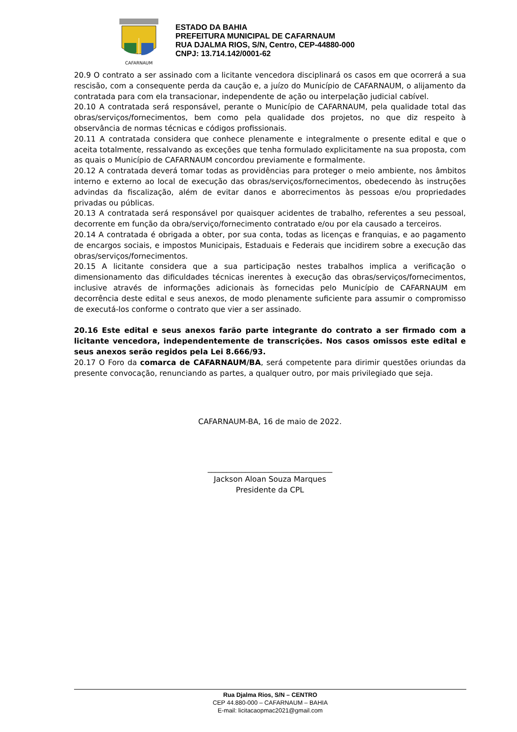CAFARNAUM
ESTADO DA BAHIA
PREFEITURA MUNICIPAL DE CAFARNAUM
RUA DJALMA RIOS, S/N, Centro, CEP-44880-000
CNPJ: 13.714.142/0001-62
20.9 O contrato a ser assinado com a licitante vencedora disciplinará os casos em que ocorrerá a sua rescisão, com a consequente perda da caução e, a juízo do Município de CAFARNAUM, o alijamento da contratada para com ela transacionar, independente de ação ou interpelação judicial cabível.
20.10 A contratada será responsável, perante o Município de CAFARNAUM, pela qualidade total das obras/serviços/fornecimentos, bem como pela qualidade dos projetos, no que diz respeito à observância de normas técnicas e códigos profissionais.
20.11 A contratada considera que conhece plenamente e integralmente o presente edital e que o aceita totalmente, ressalvando as exceções que tenha formulado explicitamente na sua proposta, com as quais o Município de CAFARNAUM concordou previamente e formalmente.
20.12 A contratada deverá tomar todas as providências para proteger o meio ambiente, nos âmbitos interno e externo ao local de execução das obras/serviços/fornecimentos, obedecendo às instruções advindas da fiscalização, além de evitar danos e aborrecimentos às pessoas e/ou propriedades privadas ou públicas.
20.13 A contratada será responsável por quaisquer acidentes de trabalho, referentes a seu pessoal, decorrente em função da obra/serviço/fornecimento contratado e/ou por ela causado a terceiros.
20.14 A contratada é obrigada a obter, por sua conta, todas as licenças e franquias, e ao pagamento de encargos sociais, e impostos Municipais, Estaduais e Federais que incidirem sobre a execução das obras/serviços/fornecimentos.
20.15 A licitante considera que a sua participação nestes trabalhos implica a verificação o dimensionamento das dificuldades técnicas inerentes à execução das obras/serviços/fornecimentos, inclusive através de informações adicionais às fornecidas pelo Município de CAFARNAUM em decorrência deste edital e seus anexos, de modo plenamente suficiente para assumir o compromisso de executá-los conforme o contrato que vier a ser assinado.
20.16 Este edital e seus anexos farão parte integrante do contrato a ser firmado com a licitante vencedora, independentemente de transcrições. Nos casos omissos este edital e seus anexos serão regidos pela Lei 8.666/93.
20.17 O Foro da comarca de CAFARNAUM/BA, será competente para dirimir questões oriundas da presente convocação, renunciando as partes, a qualquer outro, por mais privilegiado que seja.
CAFARNAUM-BA, 16 de maio de 2022.
_________________________________
Jackson Aloan Souza Marques
Presidente da CPL
Rua Djalma Rios, S/N – CENTRO
CEP 44.880-000 – CAFARNAUM – BAHIA
E-mail: licitacaopmac2021@gmail.com